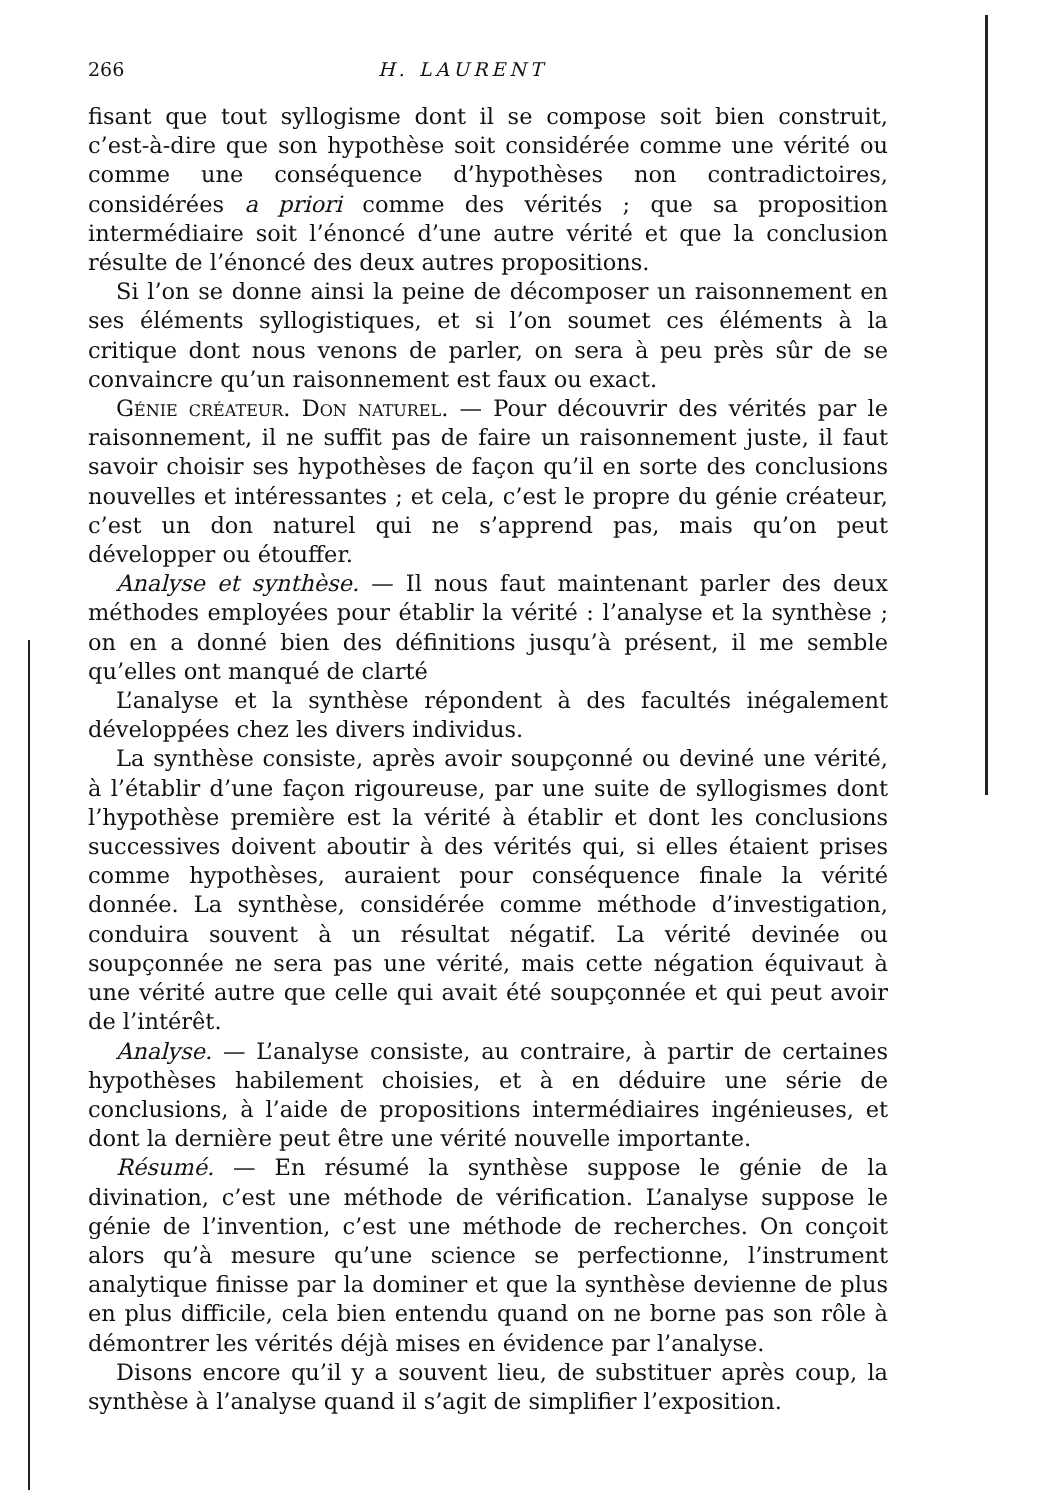266 H. LAURENT
fisant que tout syllogisme dont il se compose soit bien construit, c’est-à-dire que son hypothèse soit considérée comme une vérité ou comme une conséquence d’hypothèses non contradictoires, considérées a priori comme des vérités ; que sa proposition intermédiaire soit l’énoncé d’une autre vérité et que la conclusion résulte de l’énoncé des deux autres propositions.
Si l’on se donne ainsi la peine de décomposer un raisonnement en ses éléments syllogistiques, et si l’on soumet ces éléments à la critique dont nous venons de parler, on sera à peu près sûr de se convaincre qu’un raisonnement est faux ou exact.
Génie créateur. Don naturel. — Pour découvrir des vérités par le raisonnement, il ne suffit pas de faire un raisonnement juste, il faut savoir choisir ses hypothèses de façon qu’il en sorte des conclusions nouvelles et intéressantes ; et cela, c’est le propre du génie créateur, c’est un don naturel qui ne s’apprend pas, mais qu’on peut développer ou étouffer.
Analyse et synthèse. — Il nous faut maintenant parler des deux méthodes employées pour établir la vérité : l’analyse et la synthèse ; on en a donné bien des définitions jusqu’à présent, il me semble qu’elles ont manqué de clarté
L’analyse et la synthèse répondent à des facultés inégalement développées chez les divers individus.
La synthèse consiste, après avoir soupçonné ou deviné une vérité, à l’établir d’une façon rigoureuse, par une suite de syllogismes dont l’hypothèse première est la vérité à établir et dont les conclusions successives doivent aboutir à des vérités qui, si elles étaient prises comme hypothèses, auraient pour conséquence finale la vérité donnée. La synthèse, considérée comme méthode d’investigation, conduira souvent à un résultat négatif. La vérité devinée ou soupçonnée ne sera pas une vérité, mais cette négation équivaut à une vérité autre que celle qui avait été soupçonnée et qui peut avoir de l’intérêt.
Analyse. — L’analyse consiste, au contraire, à partir de certaines hypothèses habilement choisies, et à en déduire une série de conclusions, à l’aide de propositions intermédiaires ingénieuses, et dont la dernière peut être une vérité nouvelle importante.
Résumé. — En résumé la synthèse suppose le génie de la divination, c’est une méthode de vérification. L’analyse suppose le génie de l’invention, c’est une méthode de recherches. On conçoit alors qu’à mesure qu’une science se perfectionne, l’instrument analytique finisse par la dominer et que la synthèse devienne de plus en plus difficile, cela bien entendu quand on ne borne pas son rôle à démontrer les vérités déjà mises en évidence par l’analyse.
Disons encore qu’il y a souvent lieu, de substituer après coup, la synthèse à l’analyse quand il s’agit de simplifier l’exposition.